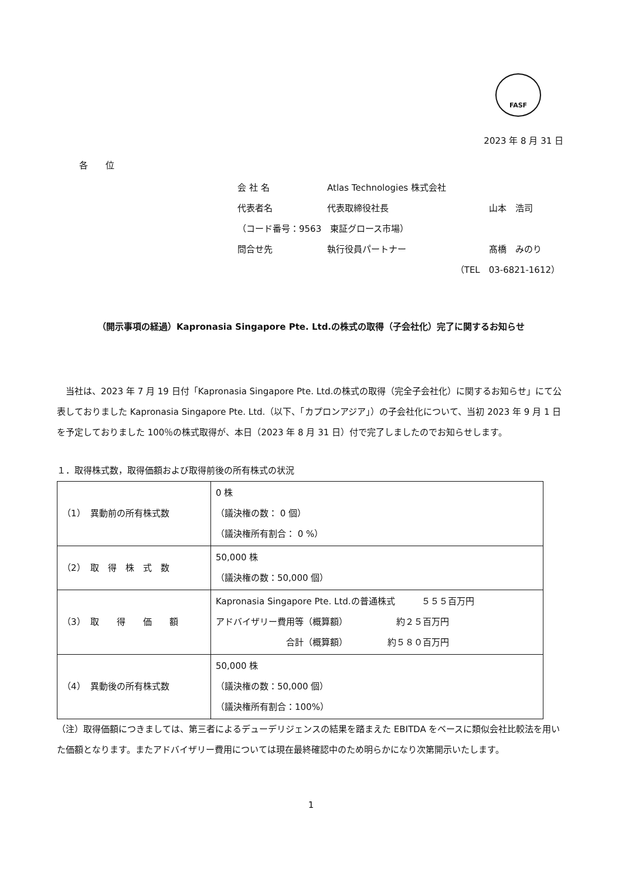FASF
2023 年 8 月 31 日
各　　位
会 社 名 Atlas Technologies 株式会社
代表者名 代表取締役社長 山本　浩司
（コード番号：9563　東証グロース市場）
問合せ先 執行役員パートナー 髙橋　みのり
（TEL　03-6821-1612）
（開示事項の経過）Kapronasia Singapore Pte. Ltd.の株式の取得（子会社化）完了に関するお知らせ
　当社は、2023 年 7 月 19 日付「Kapronasia Singapore Pte. Ltd.の株式の取得（完全子会社化）に関するお知らせ」にて公表しておりました Kapronasia Singapore Pte. Ltd.（以下、「カプロンアジア」）の子会社化について、当初 2023 年 9 月 1 日を予定しておりました 100％の株式取得が、本日（2023 年 8 月 31 日）付で完了しましたのでお知らせします。
１．取得株式数，取得価額および取得前後の所有株式の状況
| （1） 異動前の所有株式数 | 0 株 （議決権の数： 0 個） （議決権所有割合： 0 %） |
| （2） 取 得 株 式 数 | 50,000 株 （議決権の数：50,000 個） |
| （3） 取 得 価 額 | Kapronasia Singapore Pte. Ltd.の普通株式 ５５５百万円 アドバイザリー費用等（概算額） 約２５百万円 合計（概算額） 約５８０百万円 |
| （4） 異動後の所有株式数 | 50,000 株 （議決権の数：50,000 個） （議決権所有割合：100%） |
（注）取得価額につきましては、第三者によるデューデリジェンスの結果を踏まえた EBITDA をベースに類似会社比較法を用いた価額となります。またアドバイザリー費用については現在最終確認中のため明らかになり次第開示いたします。
1